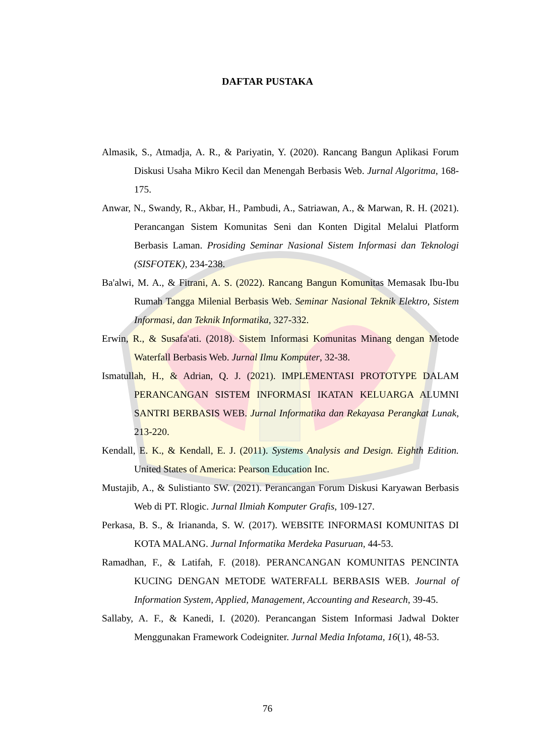DAFTAR PUSTAKA
Almasik, S., Atmadja, A. R., & Pariyatin, Y. (2020). Rancang Bangun Aplikasi Forum Diskusi Usaha Mikro Kecil dan Menengah Berbasis Web. Jurnal Algoritma, 168-175.
Anwar, N., Swandy, R., Akbar, H., Pambudi, A., Satriawan, A., & Marwan, R. H. (2021). Perancangan Sistem Komunitas Seni dan Konten Digital Melalui Platform Berbasis Laman. Prosiding Seminar Nasional Sistem Informasi dan Teknologi (SISFOTEK), 234-238.
Ba'alwi, M. A., & Fitrani, A. S. (2022). Rancang Bangun Komunitas Memasak Ibu-Ibu Rumah Tangga Milenial Berbasis Web. Seminar Nasional Teknik Elektro, Sistem Informasi, dan Teknik Informatika, 327-332.
Erwin, R., & Susafa'ati. (2018). Sistem Informasi Komunitas Minang dengan Metode Waterfall Berbasis Web. Jurnal Ilmu Komputer, 32-38.
Ismatullah, H., & Adrian, Q. J. (2021). IMPLEMENTASI PROTOTYPE DALAM PERANCANGAN SISTEM INFORMASI IKATAN KELUARGA ALUMNI SANTRI BERBASIS WEB. Jurnal Informatika dan Rekayasa Perangkat Lunak, 213-220.
Kendall, E. K., & Kendall, E. J. (2011). Systems Analysis and Design. Eighth Edition. United States of America: Pearson Education Inc.
Mustajib, A., & Sulistianto SW. (2021). Perancangan Forum Diskusi Karyawan Berbasis Web di PT. Rlogic. Jurnal Ilmiah Komputer Grafis, 109-127.
Perkasa, B. S., & Iriananda, S. W. (2017). WEBSITE INFORMASI KOMUNITAS DI KOTA MALANG. Jurnal Informatika Merdeka Pasuruan, 44-53.
Ramadhan, F., & Latifah, F. (2018). PERANCANGAN KOMUNITAS PENCINTA KUCING DENGAN METODE WATERFALL BERBASIS WEB. Journal of Information System, Applied, Management, Accounting and Research, 39-45.
Sallaby, A. F., & Kanedi, I. (2020). Perancangan Sistem Informasi Jadwal Dokter Menggunakan Framework Codeigniter. Jurnal Media Infotama, 16(1), 48-53.
76